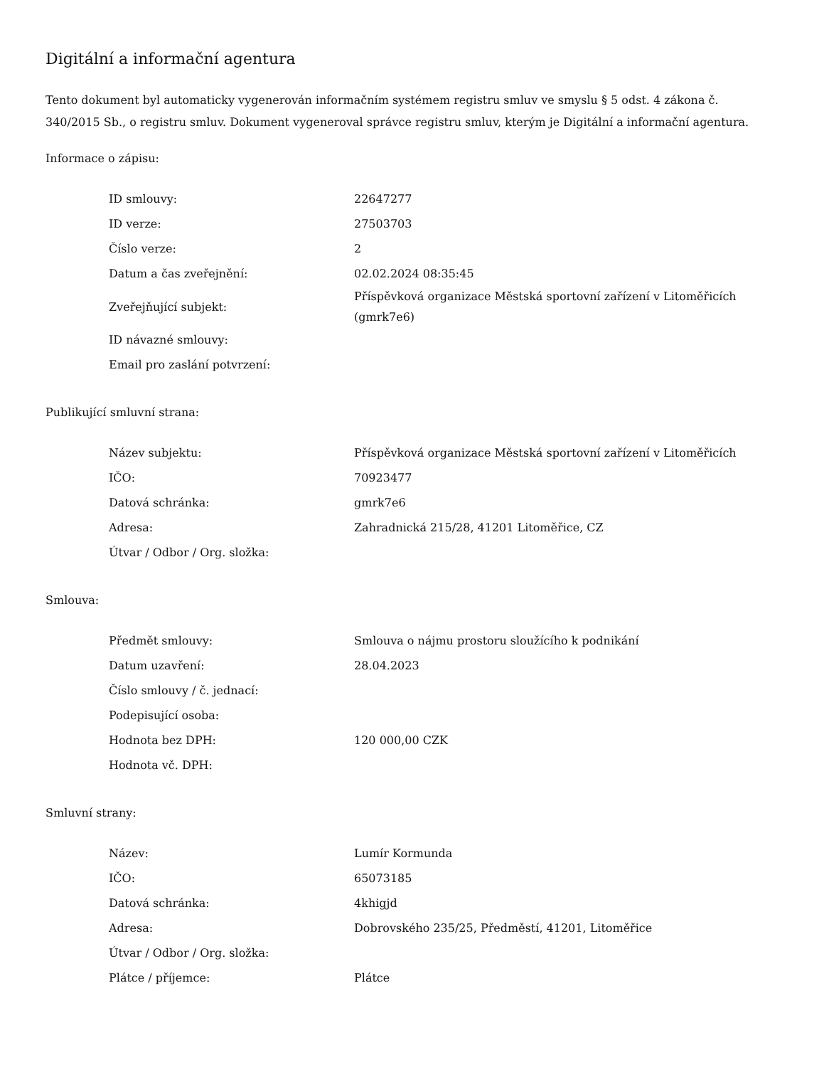Digitální a informační agentura
Tento dokument byl automaticky vygenerován informačním systémem registru smluv ve smyslu § 5 odst. 4 zákona č. 340/2015 Sb., o registru smluv. Dokument vygeneroval správce registru smluv, kterým je Digitální a informační agentura.
Informace o zápisu:
| ID smlouvy: | 22647277 |
| ID verze: | 27503703 |
| Číslo verze: | 2 |
| Datum a čas zveřejnění: | 02.02.2024 08:35:45 |
| Zveřejňující subjekt: | Příspěvková organizace Městská sportovní zařízení v Litoměřicích (gmrk7e6) |
| ID návazné smlouvy: | |
| Email pro zaslání potvrzení: | |
Publikující smluvní strana:
| Název subjektu: | Příspěvková organizace Městská sportovní zařízení v Litoměřicích |
| IČO: | 70923477 |
| Datová schránka: | gmrk7e6 |
| Adresa: | Zahradnická 215/28, 41201 Litoměřice, CZ |
| Útvar / Odbor / Org. složka: | |
Smlouva:
| Předmět smlouvy: | Smlouva o nájmu prostoru sloužícího k podnikání |
| Datum uzavření: | 28.04.2023 |
| Číslo smlouvy / č. jednací: | |
| Podepisující osoba: | |
| Hodnota bez DPH: | 120 000,00 CZK |
| Hodnota vč. DPH: | |
Smluvní strany:
| Název: | Lumír Kormunda |
| IČO: | 65073185 |
| Datová schránka: | 4khigjd |
| Adresa: | Dobrovského 235/25, Předměstí, 41201, Litoměřice |
| Útvar / Odbor / Org. složka: | |
| Plátce / příjemce: | Plátce |